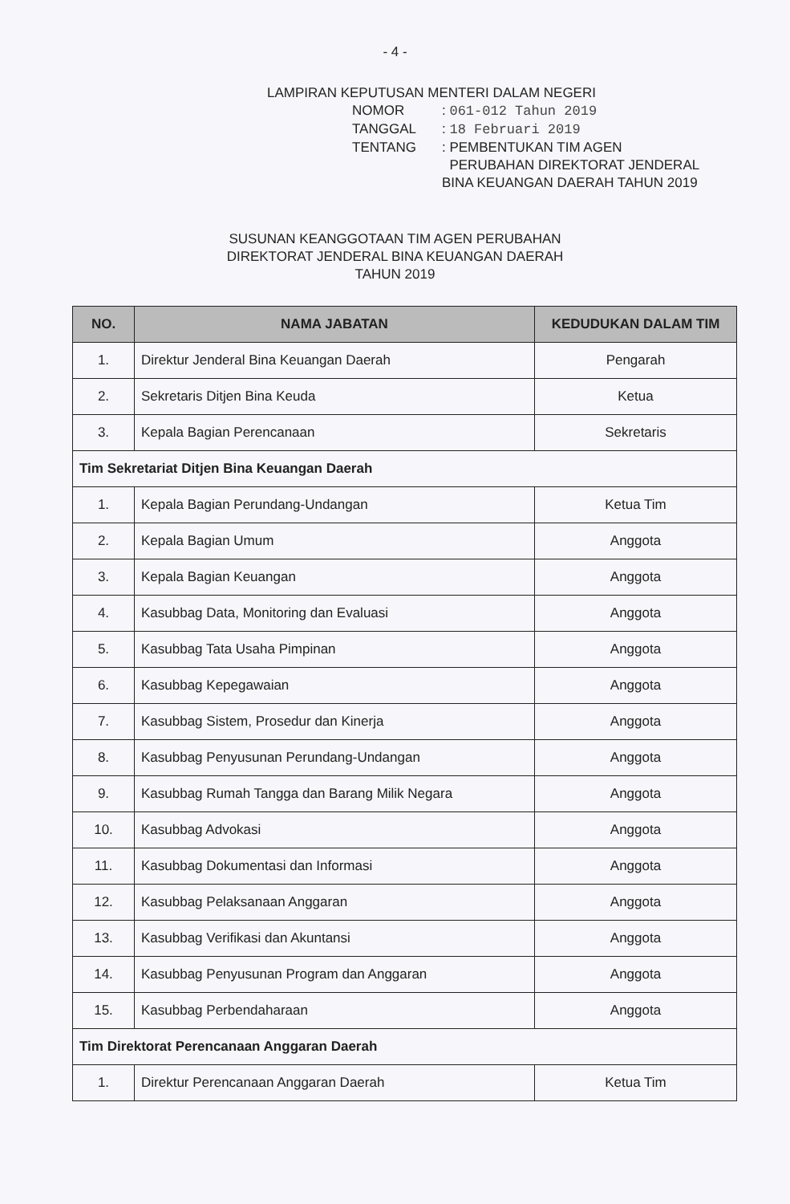- 4 -
LAMPIRAN KEPUTUSAN MENTERI DALAM NEGERI
| NOMOR | : 061-012 Tahun 2019 |
| TANGGAL | : 18 Februari 2019 |
| TENTANG | : PEMBENTUKAN TIM AGEN PERUBAHAN DIREKTORAT JENDERAL BINA KEUANGAN DAERAH TAHUN 2019 |
SUSUNAN KEANGGOTAAN TIM AGEN PERUBAHAN
DIREKTORAT JENDERAL BINA KEUANGAN DAERAH
TAHUN 2019
| NO. | NAMA JABATAN | KEDUDUKAN DALAM TIM |
| --- | --- | --- |
| 1. | Direktur Jenderal Bina Keuangan Daerah | Pengarah |
| 2. | Sekretaris Ditjen Bina Keuda | Ketua |
| 3. | Kepala Bagian Perencanaan | Sekretaris |
| Tim Sekretariat Ditjen Bina Keuangan Daerah | | |
| 1. | Kepala Bagian Perundang-Undangan | Ketua Tim |
| 2. | Kepala Bagian Umum | Anggota |
| 3. | Kepala Bagian Keuangan | Anggota |
| 4. | Kasubbag Data, Monitoring dan Evaluasi | Anggota |
| 5. | Kasubbag Tata Usaha Pimpinan | Anggota |
| 6. | Kasubbag Kepegawaian | Anggota |
| 7. | Kasubbag Sistem, Prosedur dan Kinerja | Anggota |
| 8. | Kasubbag Penyusunan Perundang-Undangan | Anggota |
| 9. | Kasubbag Rumah Tangga dan Barang Milik Negara | Anggota |
| 10. | Kasubbag Advokasi | Anggota |
| 11. | Kasubbag Dokumentasi dan Informasi | Anggota |
| 12. | Kasubbag Pelaksanaan Anggaran | Anggota |
| 13. | Kasubbag Verifikasi dan Akuntansi | Anggota |
| 14. | Kasubbag Penyusunan Program dan Anggaran | Anggota |
| 15. | Kasubbag Perbendaharaan | Anggota |
| Tim Direktorat Perencanaan Anggaran Daerah | | |
| 1. | Direktur Perencanaan Anggaran Daerah | Ketua Tim |